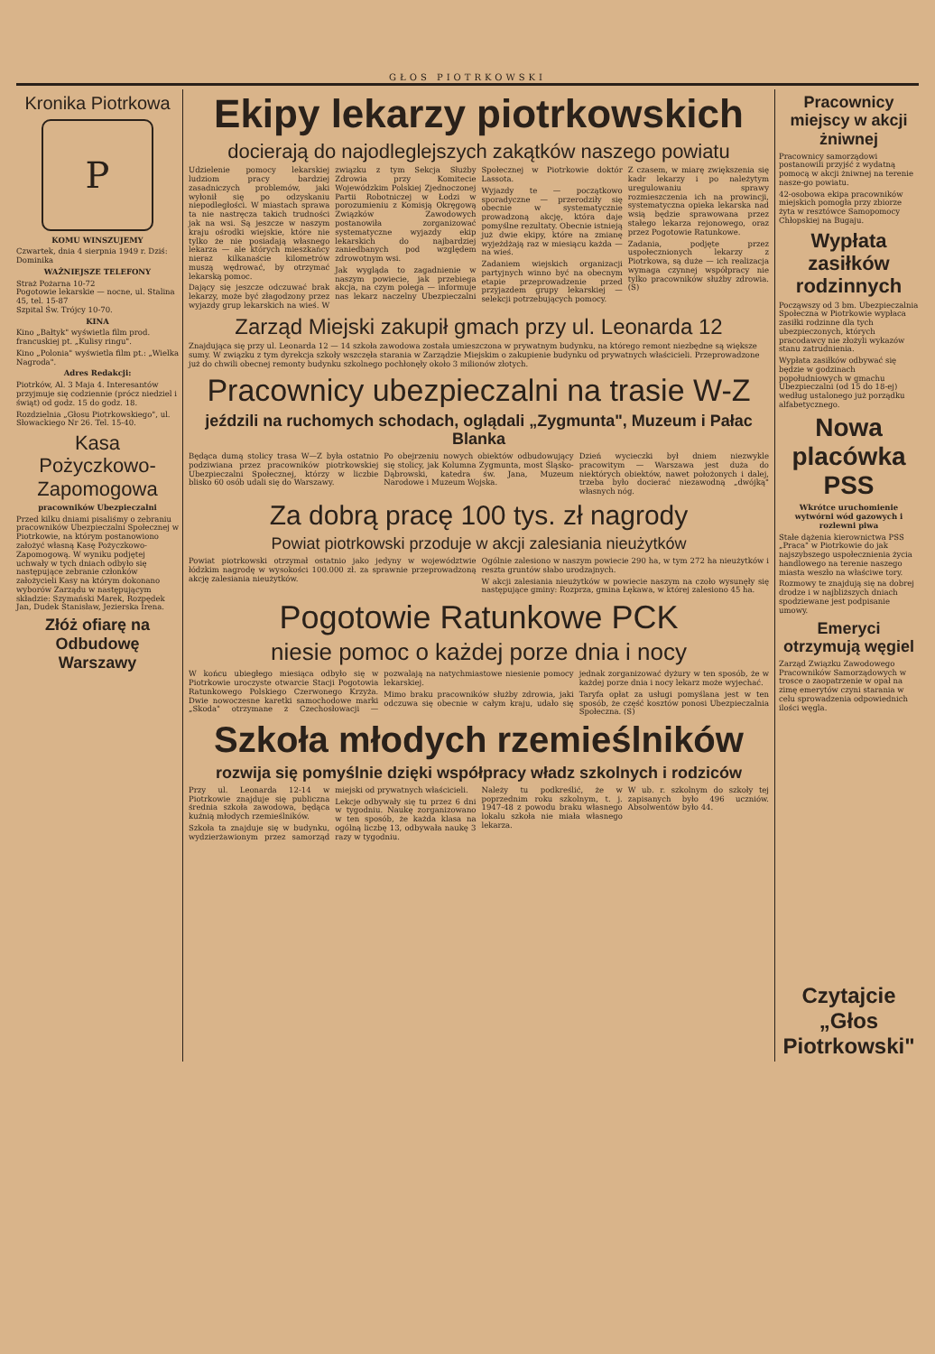GŁOS PIOTRKOWSKI
Kronika Piotrkowa
P
KOMU WINSZUJEMY
Czwartek, dnia 4 sierpnia 1949 r. Dziś: Dominika
WAŻNIEJSZE TELEFONY
Straż Pożarna 10-72
Pogotowie lekarskie — nocne, ul. Stalina 45, tel. 15-87
Szpital Św. Trójcy 10-70.
KINA
Kino „Bałtyk" wyświetla film prod. francuskiej pt. „Kulisy ringu".
Kino „Polonia" wyświetla film pt.: „Wielka Nagroda".
Adres Redakcji:
Piotrków, Al. 3 Maja 4. Interesantów przyjmuje się codziennie (prócz niedziel i świąt) od godz. 15 do godz. 18.
Rozdzielnia „Głosu Piotrkowskiego", ul. Słowackiego Nr 26. Tel. 15-40.
Kasa Pożyczkowo-Zapomogowa
pracowników Ubezpieczalni
Przed kilku dniami pisaliśmy o zebraniu pracowników Ubezpieczalni Społecznej w Piotrkowie, na którym postanowiono założyć własną Kasę Pożyczkowo-Zapomogową. W wyniku podjętej uchwały w tych dniach odbyło się następujące zebranie członków założycieli Kasy na którym dokonano wyborów Zarządu w następującym składzie: Szymański Marek, Rozpędek Jan, Dudek Stanisław, Jezierska Irena.
Złóż ofiarę na Odbudowę Warszawy
Ekipy lekarzy piotrkowskich
docierają do najodleglejszych zakątków naszego powiatu
Udzielenie pomocy lekarskiej ludziom pracy bardziej zasadniczych problemów, jaki wyłonił się po odzyskaniu niepodległości. W miastach sprawa ta nie nastręcza takich trudności jak na wsi. Są jeszcze w naszym kraju ośrodki wiejskie, które nie tylko że nie posiadają własnego lekarza — ale których mieszkańcy nieraz kilkanaście kilometrów muszą wędrować, by otrzymać lekarską pomoc.
Dający się jeszcze odczuwać brak lekarzy, może być złagodzony przez wyjazdy grup lekarskich na wieś. W związku z tym Sekcja Służby Zdrowia przy Komitecie Wojewódzkim Polskiej Zjednoczonej Partii Robotniczej w Łodzi w porozumieniu z Komisją Okręgową Związków Zawodowych postanowiła zorganizować systematyczne wyjazdy ekip lekarskich do najbardziej zaniedbanych pod względem zdrowotnym wsi.
Jak wygląda to zagadnienie w naszym powiecie, jak przebiega akcja, na czym polega — informuje nas lekarz naczelny Ubezpieczalni Społecznej w Piotrkowie doktór Lassota.
Wyjazdy te — początkowo sporadyczne — przerodziły się obecnie w systematycznie prowadzoną akcję, która daje pomyślne rezultaty. Obecnie istnieją już dwie ekipy, które na zmianę wyjeżdżają raz w miesiącu każda — na wieś.
Zadaniem wiejskich organizacji partyjnych winno być na obecnym etapie przeprowadzenie przed przyjazdem grupy lekarskiej — selekcji potrzebujących pomocy.
Z czasem, w miarę zwiększenia się kadr lekarzy i po należytym uregulowaniu sprawy rozmieszczenia ich na prowincji, systematyczna opieka lekarska nad wsią będzie sprawowana przez stałego lekarza rejonowego, oraz przez Pogotowie Ratunkowe.
Zadania, podjęte przez uspołecznionych lekarzy z Piotrkowa, są duże — ich realizacja wymaga czynnej współpracy nie tylko pracowników służby zdrowia. (S)
Zarząd Miejski zakupił gmach przy ul. Leonarda 12
Znajdująca się przy ul. Leonarda 12 — 14 szkoła zawodowa została umieszczona w prywatnym budynku, na którego remont niezbędne są większe sumy. W związku z tym dyrekcja szkoły wszczęła starania w Zarządzie Miejskim o zakupienie budynku od prywatnych właścicieli. Przeprowadzone już do chwili obecnej remonty budynku szkolnego pochłonęły około 3 milionów złotych.
Pracownicy ubezpieczalni na trasie W-Z
jeździli na ruchomych schodach, oglądali „Zygmunta", Muzeum i Pałac Blanka
Będąca dumą stolicy trasa W—Z była ostatnio podziwiana przez pracowników piotrkowskiej Ubezpieczalni Społecznej, którzy w liczbie blisko 60 osób udali się do Warszawy.
Po obejrzeniu nowych obiektów odbudowujący się stolicy, jak Kolumna Zygmunta, most Śląsko-Dąbrowski, katedra św. Jana, Muzeum Narodowe i Muzeum Wojska.
Dzień wycieczki był dniem niezwykle pracowitym — Warszawa jest duża do niektórych obiektów, nawet położonych i dalej, trzeba było docierać niezawodną „dwójką" własnych nóg.
Za dobrą pracę 100 tys. zł nagrody
Powiat piotrkowski przoduje w akcji zalesiania nieużytków
Powiat piotrkowski otrzymał ostatnio jako jedyny w województwie łódzkim nagrodę w wysokości 100.000 zł. za sprawnie przeprowadzoną akcję zalesiania nieużytków.
Ogólnie zalesiono w naszym powiecie 290 ha, w tym 272 ha nieużytków i reszta gruntów słabo urodzajnych.
W akcji zalesiania nieużytków w powiecie naszym na czoło wysunęły się następujące gminy: Rozprza, gmina Łękawa, w której zalesiono 45 ha.
Pogotowie Ratunkowe PCK
niesie pomoc o każdej porze dnia i nocy
W końcu ubiegłego miesiąca odbyło się w Piotrkowie uroczyste otwarcie Stacji Pogotowia Ratunkowego Polskiego Czerwonego Krzyża. Dwie nowoczesne karetki samochodowe marki „Skoda" otrzymane z Czechosłowacji — pozwalają na natychmiastowe niesienie pomocy lekarskiej.
Mimo braku pracowników służby zdrowia, jaki odczuwa się obecnie w całym kraju, udało się jednak zorganizować dyżury w ten sposób, że w każdej porze dnia i nocy lekarz może wyjechać.
Taryfa opłat za usługi pomyślana jest w ten sposób, że część kosztów ponosi Ubezpieczalnia Społeczna. (S)
Szkoła młodych rzemieślników
rozwija się pomyślnie dzięki współpracy władz szkolnych i rodziców
Przy ul. Leonarda 12-14 w Piotrkowie znajduje się publiczna średnia szkoła zawodowa, będąca kuźnią młodych rzemieślników.
Szkoła ta znajduje się w budynku, wydzierżawionym przez samorząd miejski od prywatnych właścicieli.
Lekcje odbywały się tu przez 6 dni w tygodniu. Naukę zorganizowano w ten sposób, że każda klasa na ogólną liczbę 13, odbywała naukę 3 razy w tygodniu.
Należy tu podkreślić, że w poprzednim roku szkolnym, t. j. 1947-48 z powodu braku własnego lokalu szkoła nie miała własnego lekarza.
W ub. r. szkolnym do szkoły tej zapisanych było 496 uczniów. Absolwentów było 44.
Pracownicy miejscy w akcji żniwnej
Pracownicy samorządowi postanowili przyjść z wydatną pomocą w akcji żniwnej na terenie nasze-go powiatu.
42-osobowa ekipa pracowników miejskich pomogła przy zbiorze żyta w resztówce Samopomocy Chłopskiej na Bugaju.
Wypłata zasiłków rodzinnych
Począwszy od 3 bm. Ubezpieczalnia Społeczna w Piotrkowie wypłaca zasiłki rodzinne dla tych ubezpieczonych, których pracodawcy nie złożyli wykazów stanu zatrudnienia.
Wypłata zasiłków odbywać się będzie w godzinach popołudniowych w gmachu Ubezpieczalni (od 15 do 18-ej) według ustalonego już porządku alfabetycznego.
Nowa placówka PSS
Wkrótce uruchomienie wytwórni wód gazowych i rozlewni piwa
Stałe dążenia kierownictwa PSS „Praca" w Piotrkowie do jak najszybszego uspołecznienia życia handlowego na terenie naszego miasta weszło na właściwe tory.
Rozmowy te znajdują się na dobrej drodze i w najbliższych dniach spodziewane jest podpisanie umowy.
Emeryci otrzymują węgiel
Zarząd Związku Zawodowego Pracowników Samorządowych w trosce o zaopatrzenie w opał na zimę emerytów czyni starania w celu sprowadzenia odpowiednich ilości węgla.
Czytajcie „Głos Piotrkowski"